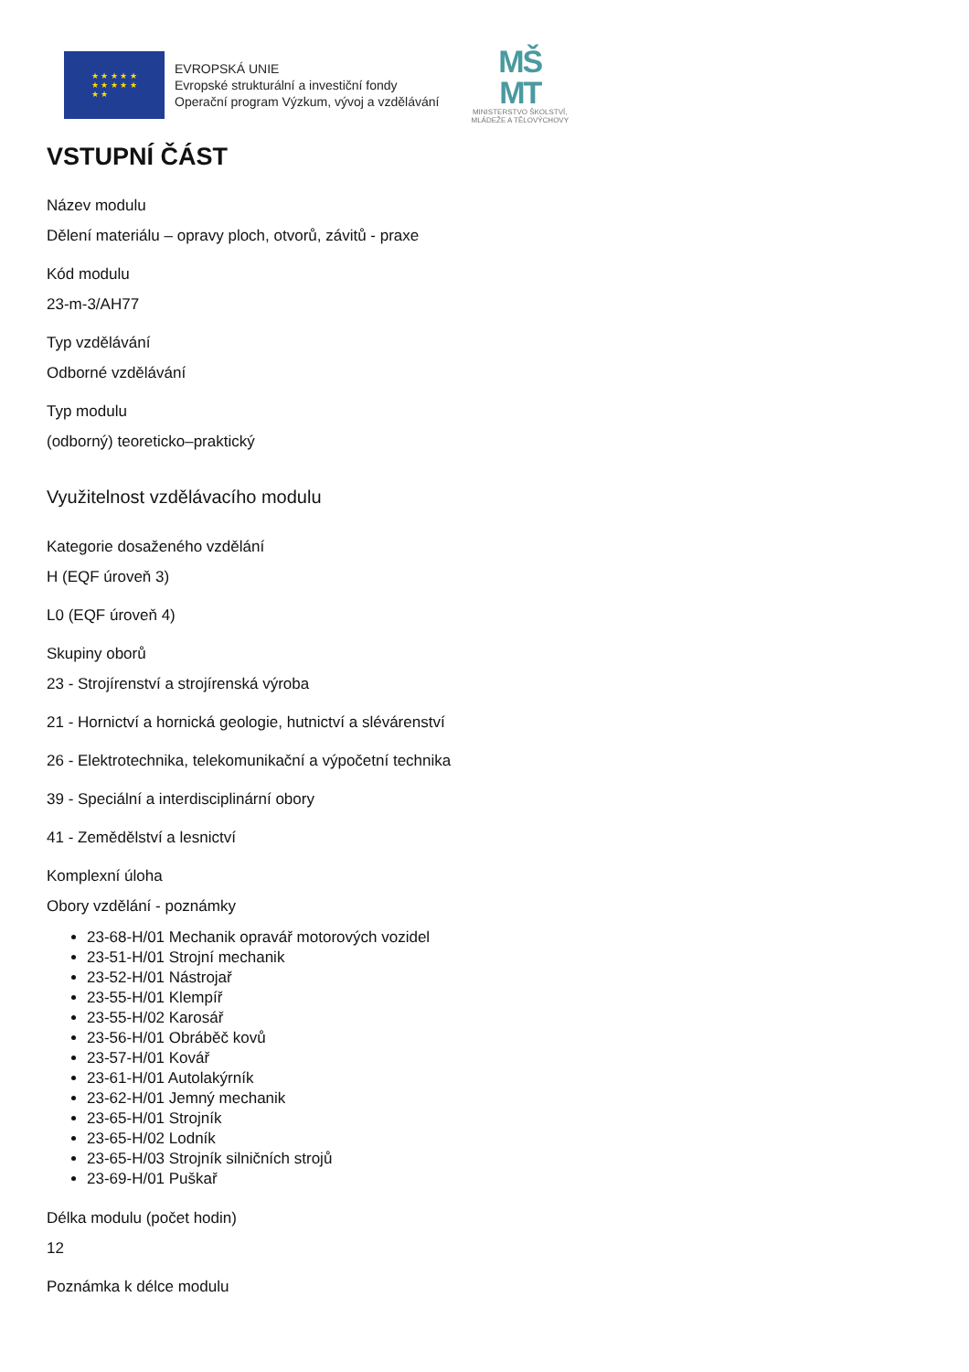★ ★ ★ ★ ★
★ ★ ★ ★ ★
★ ★
EVROPSKÁ UNIE
Evropské strukturální a investiční fondy
Operační program Výzkum, vývoj a vzdělávání
MŠ
MT
MINISTERSTVO ŠKOLSTVÍ,
MLÁDEŽE A TĚLOVÝCHOVY
VSTUPNÍ ČÁST
Název modulu
Dělení materiálu – opravy ploch, otvorů, závitů - praxe
Kód modulu
23-m-3/AH77
Typ vzdělávání
Odborné vzdělávání
Typ modulu
(odborný) teoreticko–praktický
Využitelnost vzdělávacího modulu
Kategorie dosaženého vzdělání
H (EQF úroveň 3)
L0 (EQF úroveň 4)
Skupiny oborů
23 - Strojírenství a strojírenská výroba
21 - Hornictví a hornická geologie, hutnictví a slévárenství
26 - Elektrotechnika, telekomunikační a výpočetní technika
39 - Speciální a interdisciplinární obory
41 - Zemědělství a lesnictví
Komplexní úloha
Obory vzdělání - poznámky
23-68-H/01 Mechanik opravář motorových vozidel
23-51-H/01 Strojní mechanik
23-52-H/01 Nástrojař
23-55-H/01 Klempíř
23-55-H/02 Karosář
23-56-H/01 Obráběč kovů
23-57-H/01 Kovář
23-61-H/01 Autolakýrník
23-62-H/01 Jemný mechanik
23-65-H/01 Strojník
23-65-H/02 Lodník
23-65-H/03 Strojník silničních strojů
23-69-H/01 Puškař
Délka modulu (počet hodin)
12
Poznámka k délce modulu